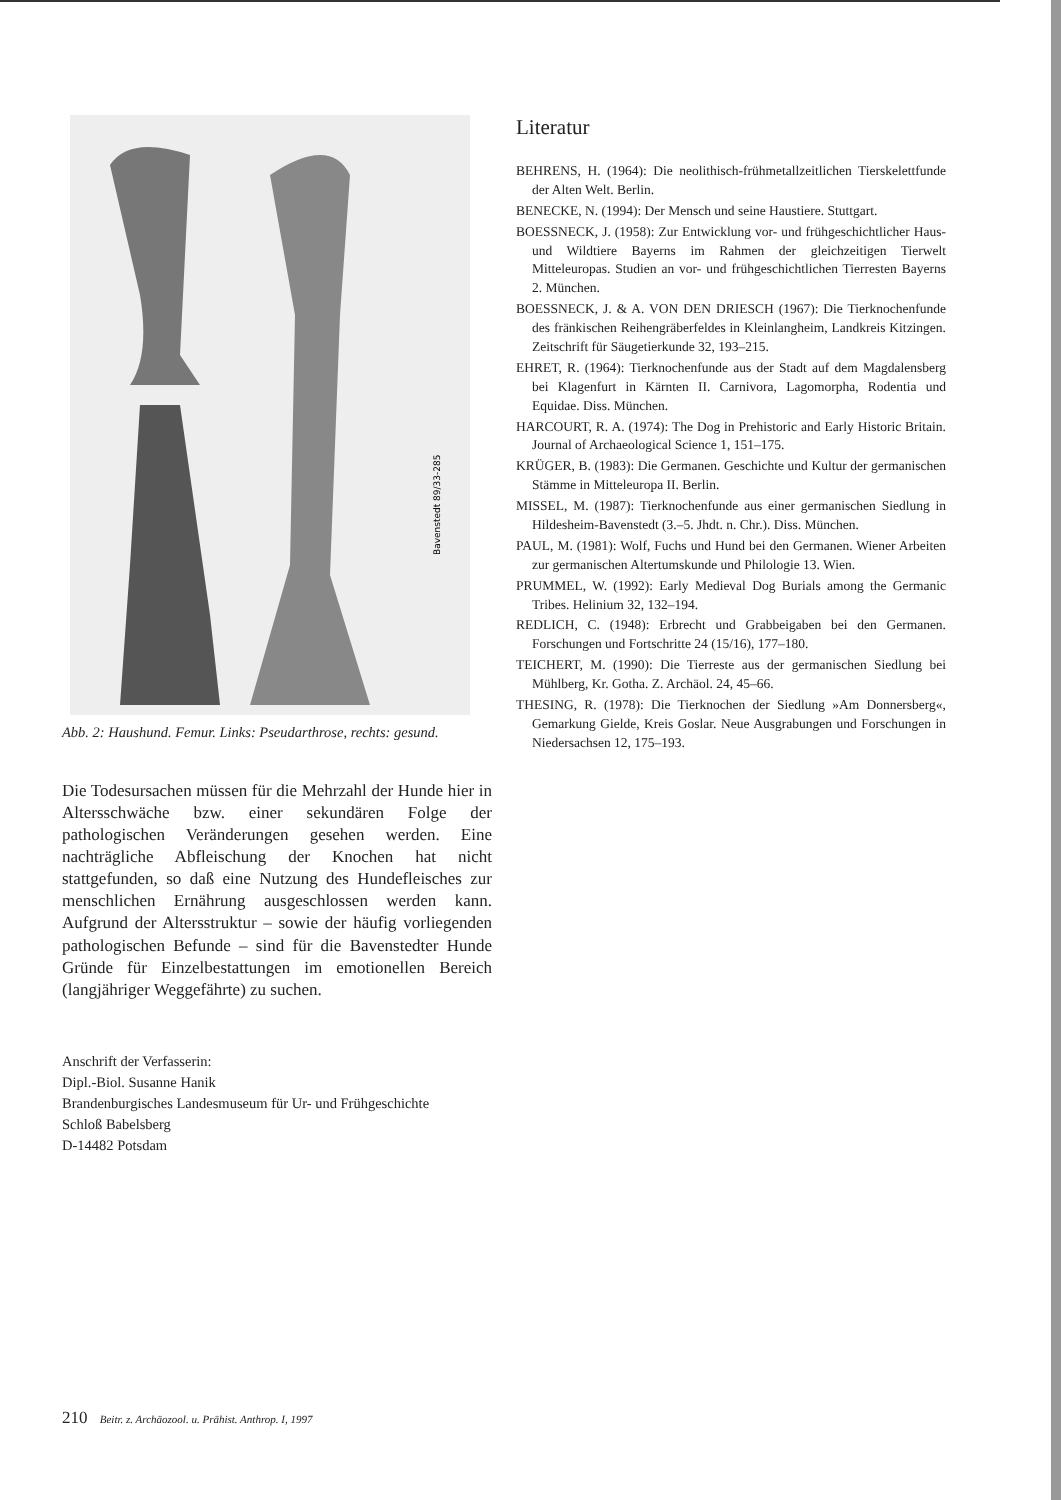Bavenstedt 89/33-285
Abb. 2: Haushund. Femur. Links: Pseudarthrose, rechts: gesund.
Die Todesursachen müssen für die Mehrzahl der Hunde hier in Altersschwäche bzw. einer sekundären Folge der pathologischen Veränderungen gesehen werden. Eine nachträgliche Abfleischung der Knochen hat nicht stattgefunden, so daß eine Nutzung des Hundefleisches zur menschlichen Ernährung ausgeschlossen werden kann. Aufgrund der Altersstruktur – sowie der häufig vorliegenden pathologischen Befunde – sind für die Bavenstedter Hunde Gründe für Einzelbestattungen im emotionellen Bereich (langjähriger Weggefährte) zu suchen.
Anschrift der Verfasserin:
Dipl.-Biol. Susanne Hanik
Brandenburgisches Landesmuseum für Ur- und Frühgeschichte
Schloß Babelsberg
D-14482 Potsdam
Literatur
BEHRENS, H. (1964): Die neolithisch-frühmetallzeitlichen Tierskelettfunde der Alten Welt. Berlin.
BENECKE, N. (1994): Der Mensch und seine Haustiere. Stuttgart.
BOESSNECK, J. (1958): Zur Entwicklung vor- und frühgeschichtlicher Haus- und Wildtiere Bayerns im Rahmen der gleichzeitigen Tierwelt Mitteleuropas. Studien an vor- und frühgeschichtlichen Tierresten Bayerns 2. München.
BOESSNECK, J. & A. VON DEN DRIESCH (1967): Die Tierknochenfunde des fränkischen Reihengräberfeldes in Kleinlangheim, Landkreis Kitzingen. Zeitschrift für Säugetierkunde 32, 193–215.
EHRET, R. (1964): Tierknochenfunde aus der Stadt auf dem Magdalensberg bei Klagenfurt in Kärnten II. Carnivora, Lagomorpha, Rodentia und Equidae. Diss. München.
HARCOURT, R. A. (1974): The Dog in Prehistoric and Early Historic Britain. Journal of Archaeological Science 1, 151–175.
KRÜGER, B. (1983): Die Germanen. Geschichte und Kultur der germanischen Stämme in Mitteleuropa II. Berlin.
MISSEL, M. (1987): Tierknochenfunde aus einer germanischen Siedlung in Hildesheim-Bavenstedt (3.–5. Jhdt. n. Chr.). Diss. München.
PAUL, M. (1981): Wolf, Fuchs und Hund bei den Germanen. Wiener Arbeiten zur germanischen Altertumskunde und Philologie 13. Wien.
PRUMMEL, W. (1992): Early Medieval Dog Burials among the Germanic Tribes. Helinium 32, 132–194.
REDLICH, C. (1948): Erbrecht und Grabbeigaben bei den Germanen. Forschungen und Fortschritte 24 (15/16), 177–180.
TEICHERT, M. (1990): Die Tierreste aus der germanischen Siedlung bei Mühlberg, Kr. Gotha. Z. Archäol. 24, 45–66.
THESING, R. (1978): Die Tierknochen der Siedlung »Am Donnersberg«, Gemarkung Gielde, Kreis Goslar. Neue Ausgrabungen und Forschungen in Niedersachsen 12, 175–193.
210 Beitr. z. Archäozool. u. Prähist. Anthrop. I, 1997